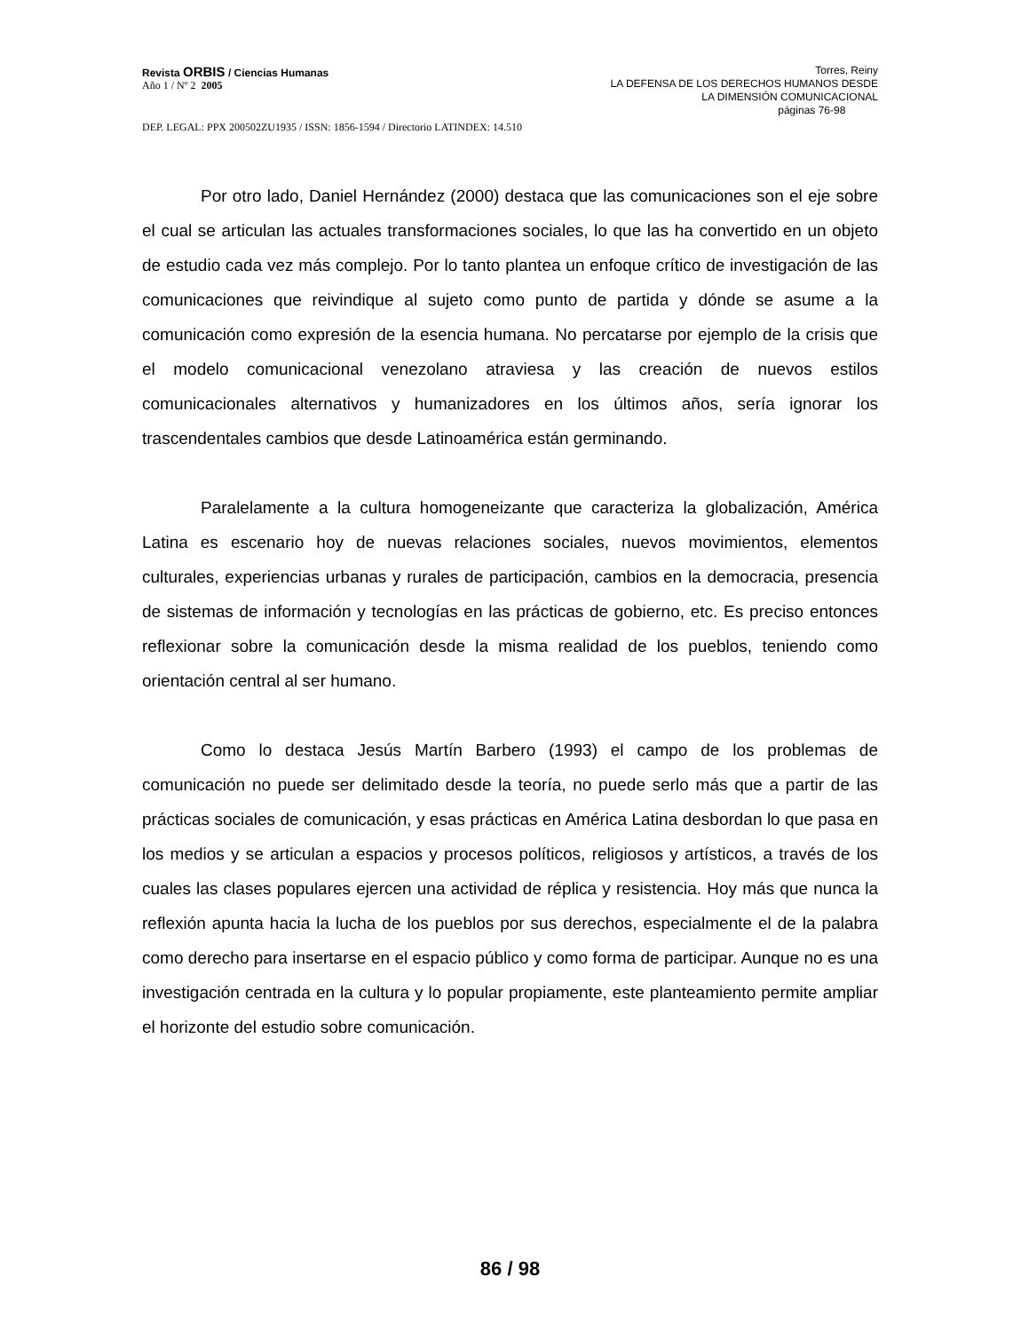Revista ORBIS / Ciencias Humanas
Año 1 / Nº 2 2005
Torres, Reiny
LA DEFENSA DE LOS DERECHOS HUMANOS DESDE
LA DIMENSIÓN COMUNICACIONAL
páginas 76-98
DEP. LEGAL: PPX 200502ZU1935 / ISSN: 1856-1594 / Directorio LATINDEX: 14.510
Por otro lado, Daniel Hernández (2000) destaca que las comunicaciones son el eje sobre el cual se articulan las actuales transformaciones sociales, lo que las ha convertido en un objeto de estudio cada vez más complejo. Por lo tanto plantea un enfoque crítico de investigación de las comunicaciones que reivindique al sujeto como punto de partida y dónde se asume a la comunicación como expresión de la esencia humana. No percatarse por ejemplo de la crisis que el modelo comunicacional venezolano atraviesa y las creación de nuevos estilos comunicacionales alternativos y humanizadores en los últimos años, sería ignorar los trascendentales cambios que desde Latinoamérica están germinando.
Paralelamente a la cultura homogeneizante que caracteriza la globalización, América Latina es escenario hoy de nuevas relaciones sociales, nuevos movimientos, elementos culturales, experiencias urbanas y rurales de participación, cambios en la democracia, presencia de sistemas de información y tecnologías en las prácticas de gobierno, etc. Es preciso entonces reflexionar sobre la comunicación desde la misma realidad de los pueblos, teniendo como orientación central al ser humano.
Como lo destaca Jesús Martín Barbero (1993) el campo de los problemas de comunicación no puede ser delimitado desde la teoría, no puede serlo más que a partir de las prácticas sociales de comunicación, y esas prácticas en América Latina desbordan lo que pasa en los medios y se articulan a espacios y procesos políticos, religiosos y artísticos, a través de los cuales las clases populares ejercen una actividad de réplica y resistencia. Hoy más que nunca la reflexión apunta hacia la lucha de los pueblos por sus derechos, especialmente el de la palabra como derecho para insertarse en el espacio público y como forma de participar. Aunque no es una investigación centrada en la cultura y lo popular propiamente, este planteamiento permite ampliar el horizonte del estudio sobre comunicación.
86 / 98